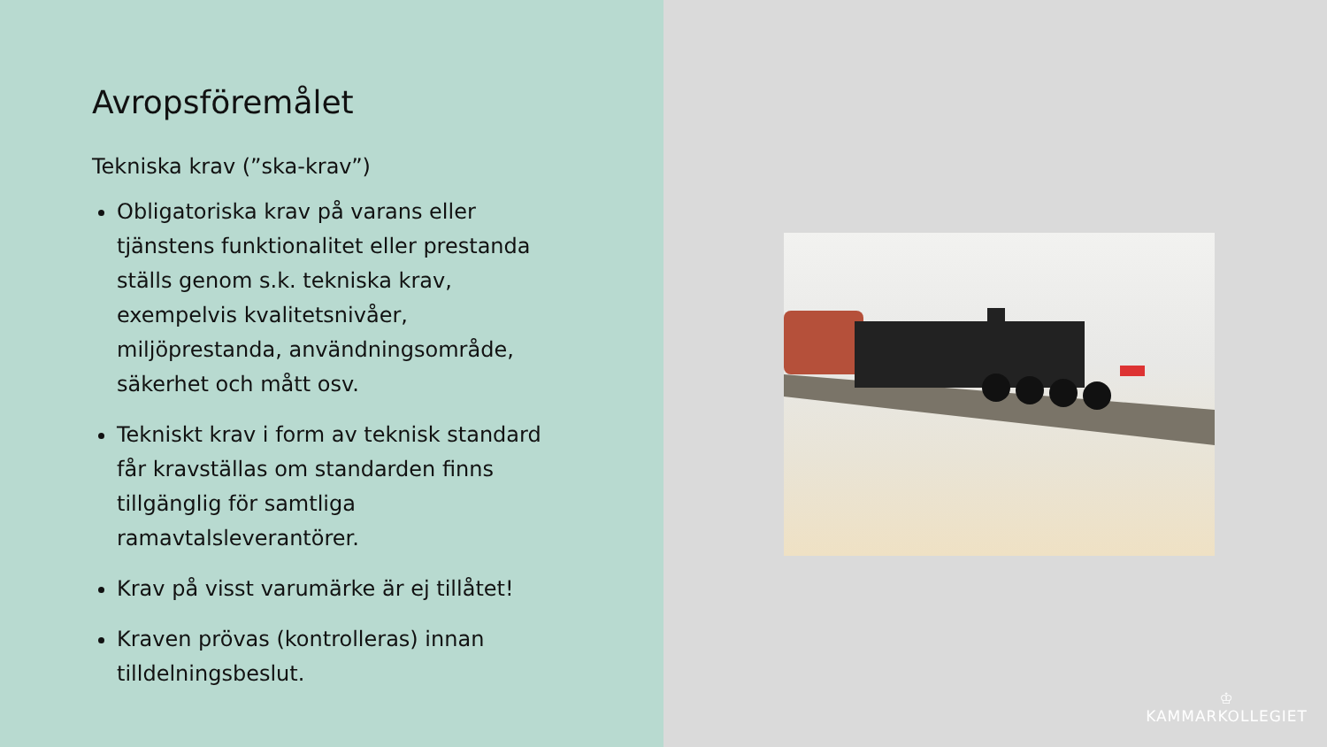Avropsföremålet
Tekniska krav (”ska-krav”)
Obligatoriska krav på varans eller tjänstens funktionalitet eller prestanda ställs genom s.k. tekniska krav, exempelvis kvalitetsnivåer, miljöprestanda, användningsområde, säkerhet och mått osv.
Tekniskt krav i form av teknisk standard får kravställas om standarden finns tillgänglig för samtliga ramavtalsleverantörer.
Krav på visst varumärke är ej tillåtet!
Kraven prövas (kontrolleras) innan tilldelningsbeslut.
♔
KAMMARKOLLEGIET